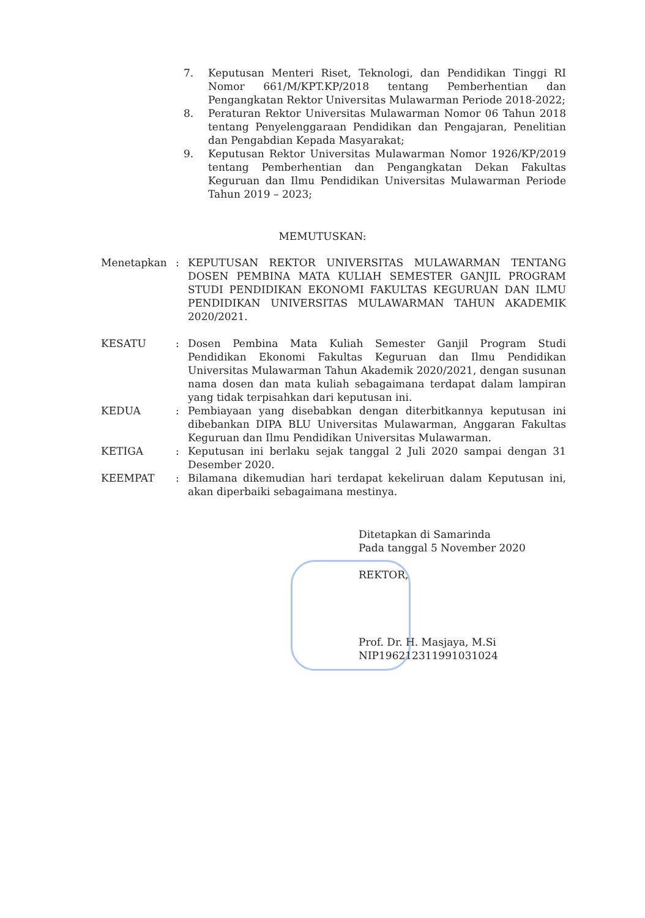7. Keputusan Menteri Riset, Teknologi, dan Pendidikan Tinggi RI Nomor 661/M/KPT.KP/2018 tentang Pemberhentian dan Pengangkatan Rektor Universitas Mulawarman Periode 2018-2022;
8. Peraturan Rektor Universitas Mulawarman Nomor 06 Tahun 2018 tentang Penyelenggaraan Pendidikan dan Pengajaran, Penelitian dan Pengabdian Kepada Masyarakat;
9. Keputusan Rektor Universitas Mulawarman Nomor 1926/KP/2019 tentang Pemberhentian dan Pengangkatan Dekan Fakultas Keguruan dan Ilmu Pendidikan Universitas Mulawarman Periode Tahun 2019 – 2023;
MEMUTUSKAN:
Menetapkan : KEPUTUSAN REKTOR UNIVERSITAS MULAWARMAN TENTANG DOSEN PEMBINA MATA KULIAH SEMESTER GANJIL PROGRAM STUDI PENDIDIKAN EKONOMI FAKULTAS KEGURUAN DAN ILMU PENDIDIKAN UNIVERSITAS MULAWARMAN TAHUN AKADEMIK 2020/2021.
KESATU : Dosen Pembina Mata Kuliah Semester Ganjil Program Studi Pendidikan Ekonomi Fakultas Keguruan dan Ilmu Pendidikan Universitas Mulawarman Tahun Akademik 2020/2021, dengan susunan nama dosen dan mata kuliah sebagaimana terdapat dalam lampiran yang tidak terpisahkan dari keputusan ini.
KEDUA : Pembiayaan yang disebabkan dengan diterbitkannya keputusan ini dibebankan DIPA BLU Universitas Mulawarman, Anggaran Fakultas Keguruan dan Ilmu Pendidikan Universitas Mulawarman.
KETIGA : Keputusan ini berlaku sejak tanggal 2 Juli 2020 sampai dengan 31 Desember 2020.
KEEMPAT : Bilamana dikemudian hari terdapat kekeliruan dalam Keputusan ini, akan diperbaiki sebagaimana mestinya.
Ditetapkan di Samarinda
Pada tanggal 5 November 2020
REKTOR,
Prof. Dr. H. Masjaya, M.Si
NIP196212311991031024